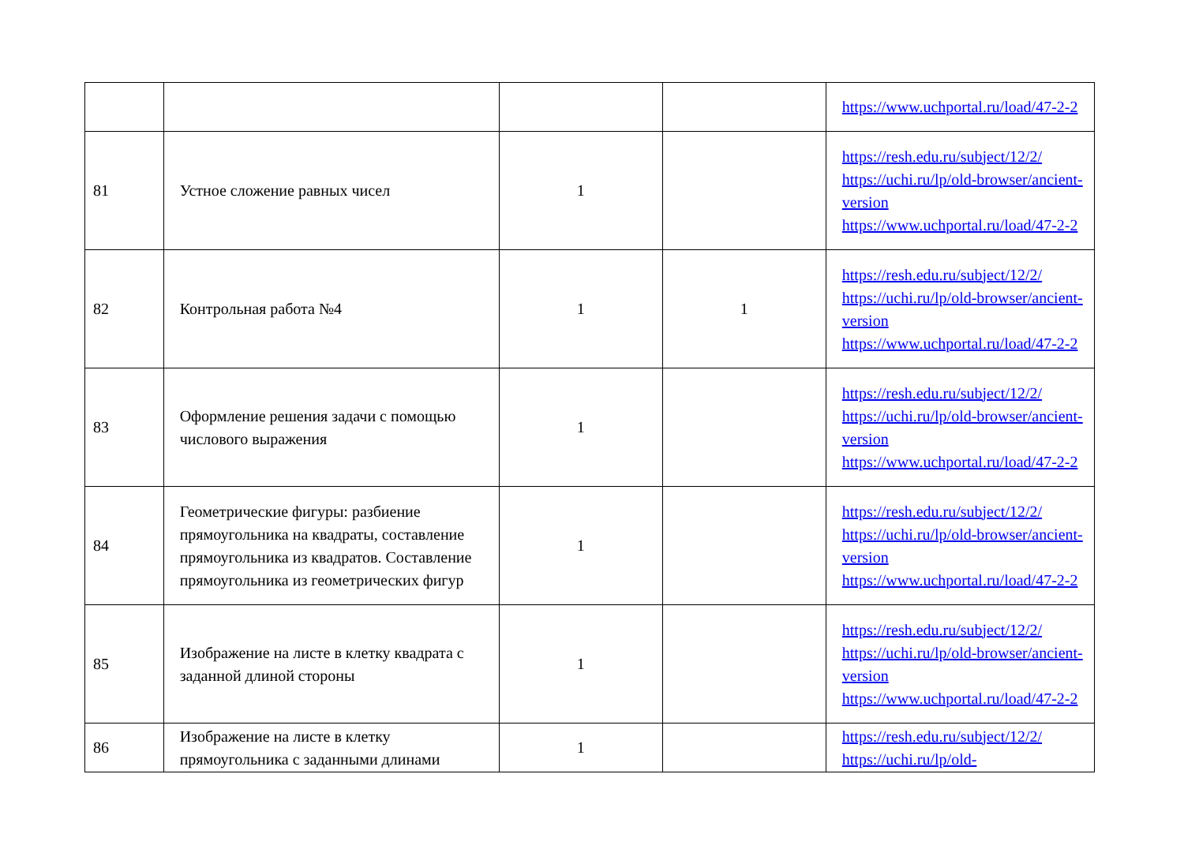| | | | | https://www.uchportal.ru/load/47-2-2 |
| 81 | Устное сложение равных чисел | 1 | | https://resh.edu.ru/subject/12/2/ https://uchi.ru/lp/old-browser/ancient-version https://www.uchportal.ru/load/47-2-2 |
| 82 | Контрольная работа №4 | 1 | 1 | https://resh.edu.ru/subject/12/2/ https://uchi.ru/lp/old-browser/ancient-version https://www.uchportal.ru/load/47-2-2 |
| 83 | Оформление решения задачи с помощью числового выражения | 1 | | https://resh.edu.ru/subject/12/2/ https://uchi.ru/lp/old-browser/ancient-version https://www.uchportal.ru/load/47-2-2 |
| 84 | Геометрические фигуры: разбиение прямоугольника на квадраты, составление прямоугольника из квадратов. Составление прямоугольника из геометрических фигур | 1 | | https://resh.edu.ru/subject/12/2/ https://uchi.ru/lp/old-browser/ancient-version https://www.uchportal.ru/load/47-2-2 |
| 85 | Изображение на листе в клетку квадрата с заданной длиной стороны | 1 | | https://resh.edu.ru/subject/12/2/ https://uchi.ru/lp/old-browser/ancient-version https://www.uchportal.ru/load/47-2-2 |
| 86 | Изображение на листе в клетку прямоугольника с заданными длинами | 1 | | https://resh.edu.ru/subject/12/2/ https://uchi.ru/lp/old- |